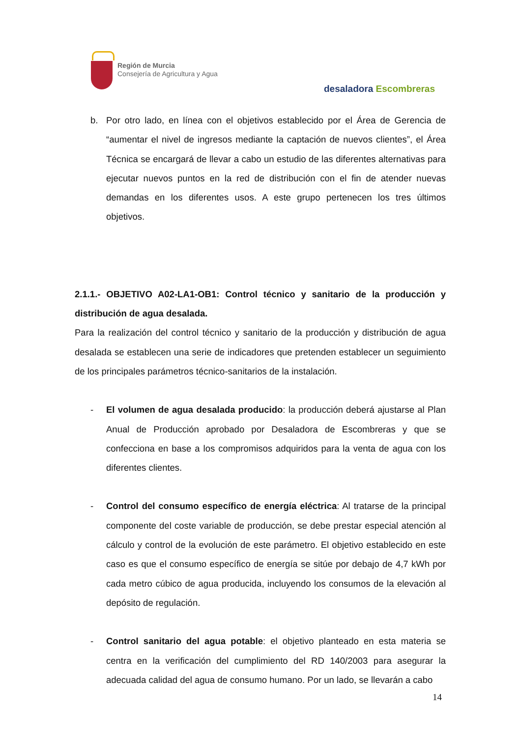Región de Murcia
Consejería de Agricultura y Agua
desaladora Escombreras
b. Por otro lado, en línea con el objetivos establecido por el Área de Gerencia de “aumentar el nivel de ingresos mediante la captación de nuevos clientes”, el Área Técnica se encargará de llevar a cabo un estudio de las diferentes alternativas para ejecutar nuevos puntos en la red de distribución con el fin de atender nuevas demandas en los diferentes usos. A este grupo pertenecen los tres últimos objetivos.
2.1.1.- OBJETIVO A02-LA1-OB1: Control técnico y sanitario de la producción y distribución de agua desalada.
Para la realización del control técnico y sanitario de la producción y distribución de agua desalada se establecen una serie de indicadores que pretenden establecer un seguimiento de los principales parámetros técnico-sanitarios de la instalación.
- El volumen de agua desalada producido: la producción deberá ajustarse al Plan Anual de Producción aprobado por Desaladora de Escombreras y que se confecciona en base a los compromisos adquiridos para la venta de agua con los diferentes clientes.
- Control del consumo específico de energía eléctrica: Al tratarse de la principal componente del coste variable de producción, se debe prestar especial atención al cálculo y control de la evolución de este parámetro. El objetivo establecido en este caso es que el consumo específico de energía se sitúe por debajo de 4,7 kWh por cada metro cúbico de agua producida, incluyendo los consumos de la elevación al depósito de regulación.
- Control sanitario del agua potable: el objetivo planteado en esta materia se centra en la verificación del cumplimiento del RD 140/2003 para asegurar la adecuada calidad del agua de consumo humano. Por un lado, se llevarán a cabo
14